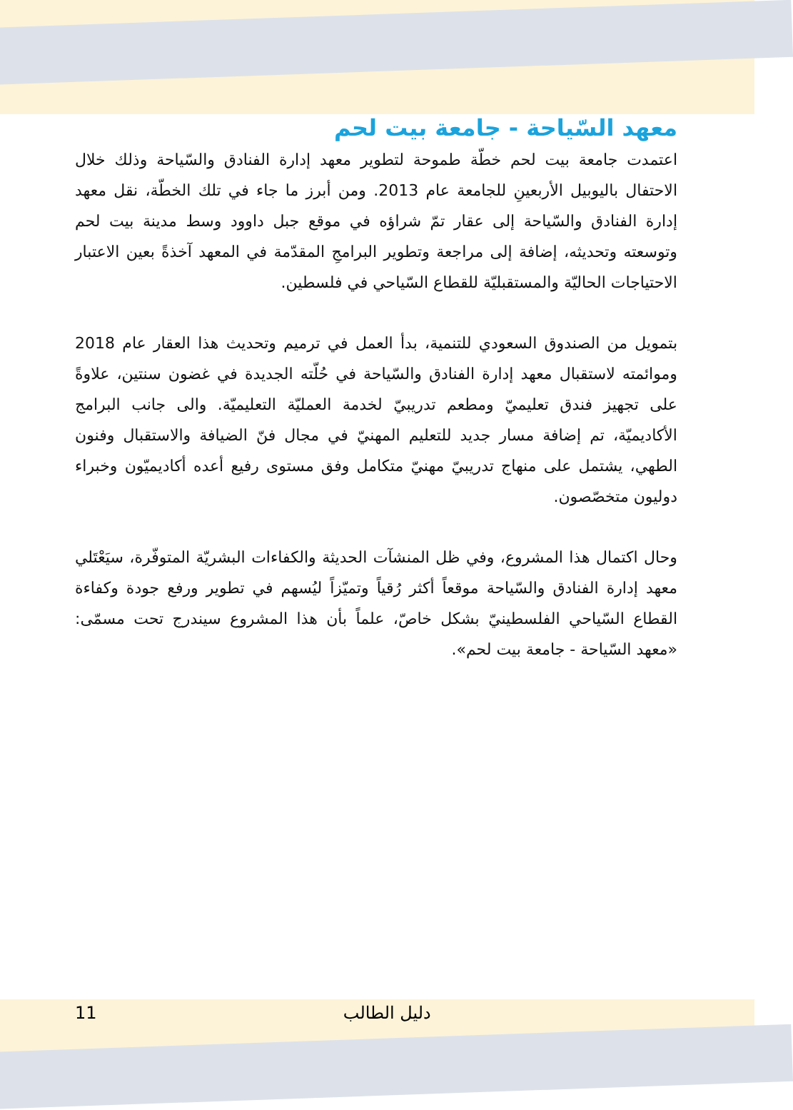معهد السّياحة - جامعة بيت لحم
اعتمدت جامعة بيت لحم خطّة طموحة لتطوير معهد إدارة الفنادق والسّياحة وذلك خلال الاحتفال باليوبيل الأربعينِ للجامعة عام 2013. ومن أبرز ما جاء في تلك الخطّة، نقل معهد إدارة الفنادق والسّياحة إلى عقار تمّ شراؤه في موقع جبل داوود وسط مدينة بيت لحم وتوسعته وتحديثه، إضافة إلى مراجعة وتطوير البرامجِ المقدّمة في المعهد آخذةً بعين الاعتبار الاحتياجات الحاليّة والمستقبليّة للقطاع السّياحي في فلسطين.
بتمويل من الصندوق السعودي للتنمية، بدأ العمل في ترميم وتحديث هذا العقار عام 2018 وموائمته لاستقبال معهد إدارة الفنادق والسّياحة في حُلّته الجديدة في غضون سنتين، علاوةً على تجهيز فندق تعليميّ ومطعم تدريبيّ لخدمة العمليّة التعليميّة. والى جانب البرامج الأكاديميّة، تم إضافة مسار جديد للتعليم المهنيّ في مجال فنّ الضيافة والاستقبال وفنون الطهي، يشتمل على منهاج تدريبيّ مهنيّ متكامل وفق مستوى رفيع أعده أكاديميّون وخبراء دوليون متخصّصون.
وحال اكتمال هذا المشروع، وفي ظل المنشآت الحديثة والكفاءات البشريّة المتوفّرة، سيَعْتَلي معهد إدارة الفنادق والسّياحة موقعاً أكثر رُقياً وتميّزاً ليُسهم في تطوير ورفع جودة وكفاءة القطاع السّياحي الفلسطينيّ بشكل خاصّ، علماً بأن هذا المشروع سيندرج تحت مسمّى: «معهد السّياحة - جامعة بيت لحم».
11 دليل الطالب